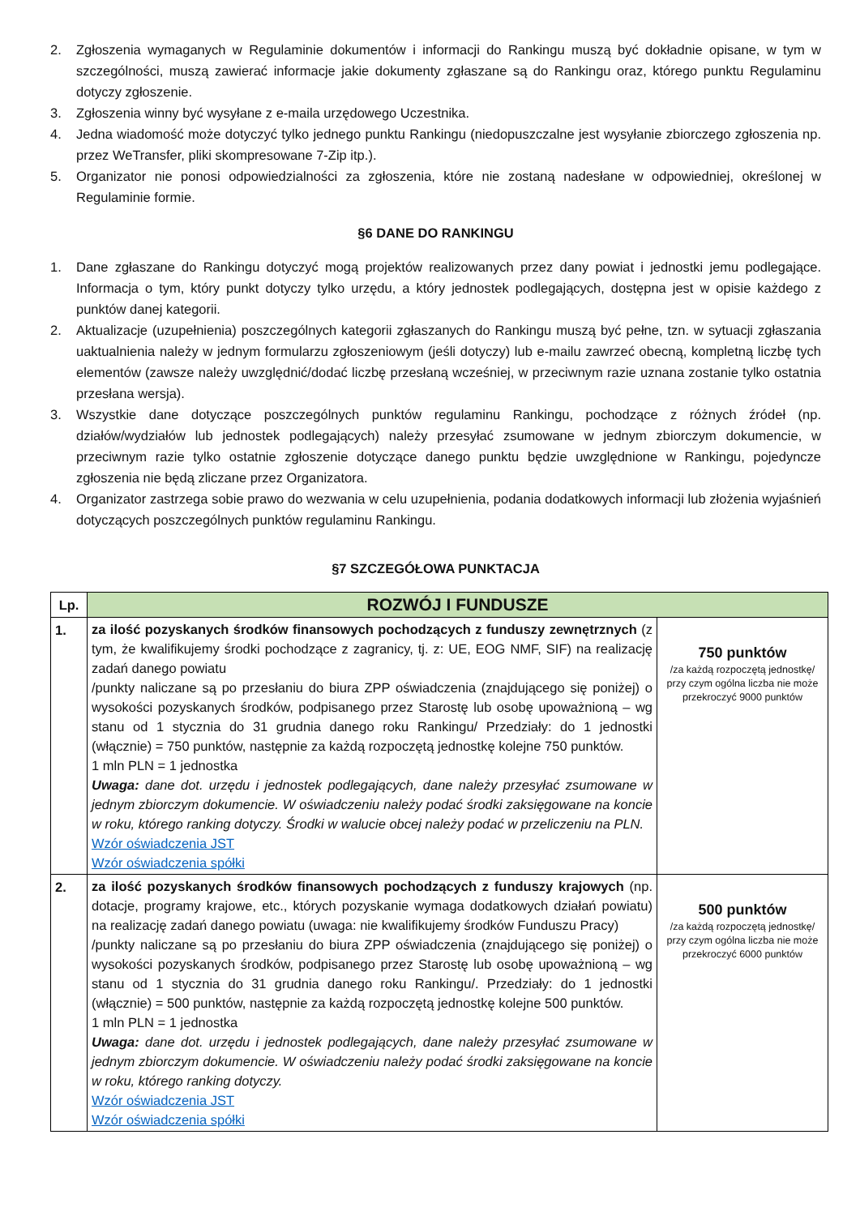2. Zgłoszenia wymaganych w Regulaminie dokumentów i informacji do Rankingu muszą być dokładnie opisane, w tym w szczególności, muszą zawierać informacje jakie dokumenty zgłaszane są do Rankingu oraz, którego punktu Regulaminu dotyczy zgłoszenie.
3. Zgłoszenia winny być wysyłane z e-maila urzędowego Uczestnika.
4. Jedna wiadomość może dotyczyć tylko jednego punktu Rankingu (niedopuszczalne jest wysyłanie zbiorczego zgłoszenia np. przez WeTransfer, pliki skompresowane 7-Zip itp.).
5. Organizator nie ponosi odpowiedzialności za zgłoszenia, które nie zostaną nadesłane w odpowiedniej, określonej w Regulaminie formie.
§6 DANE DO RANKINGU
1. Dane zgłaszane do Rankingu dotyczyć mogą projektów realizowanych przez dany powiat i jednostki jemu podlegające. Informacja o tym, który punkt dotyczy tylko urzędu, a który jednostek podlegających, dostępna jest w opisie każdego z punktów danej kategorii.
2. Aktualizacje (uzupełnienia) poszczególnych kategorii zgłaszanych do Rankingu muszą być pełne, tzn. w sytuacji zgłaszania uaktualnienia należy w jednym formularzu zgłoszeniowym (jeśli dotyczy) lub e-mailu zawrzeć obecną, kompletną liczbę tych elementów (zawsze należy uwzględnić/dodać liczbę przesłaną wcześniej, w przeciwnym razie uznana zostanie tylko ostatnia przesłana wersja).
3. Wszystkie dane dotyczące poszczególnych punktów regulaminu Rankingu, pochodzące z różnych źródeł (np. działów/wydziałów lub jednostek podlegających) należy przesyłać zsumowane w jednym zbiorczym dokumencie, w przeciwnym razie tylko ostatnie zgłoszenie dotyczące danego punktu będzie uwzględnione w Rankingu, pojedyncze zgłoszenia nie będą zliczane przez Organizatora.
4. Organizator zastrzega sobie prawo do wezwania w celu uzupełnienia, podania dodatkowych informacji lub złożenia wyjaśnień dotyczących poszczególnych punktów regulaminu Rankingu.
§7 SZCZEGÓŁOWA PUNKTACJA
| Lp. | ROZWÓJ I FUNDUSZE | |
| --- | --- | --- |
| 1. | za ilość pozyskanych środków finansowych pochodzących z funduszy zewnętrznych (z tym, że kwalifikujemy środki pochodzące z zagranicy, tj. z: UE, EOG NMF, SIF) na realizację zadań danego powiatu /punkty naliczane są po przesłaniu do biura ZPP oświadczenia (znajdującego się poniżej) o wysokości pozyskanych środków, podpisanego przez Starostę lub osobę upoważnioną – wg stanu od 1 stycznia do 31 grudnia danego roku Rankingu/ Przedziały: do 1 jednostki (włącznie) = 750 punktów, następnie za każdą rozpoczętą jednostkę kolejne 750 punktów. 1 mln PLN = 1 jednostka Uwaga: dane dot. urzędu i jednostek podlegających, dane należy przesyłać zsumowane w jednym zbiorczym dokumencie. W oświadczeniu należy podać środki zaksięgowane na koncie w roku, którego ranking dotyczy. Środki w walucie obcej należy podać w przeliczeniu na PLN. Wzór oświadczenia JST Wzór oświadczenia spółki | 750 punktów /za każdą rozpoczętą jednostkę/ przy czym ogólna liczba nie może przekroczyć 9000 punktów |
| 2. | za ilość pozyskanych środków finansowych pochodzących z funduszy krajowych (np. dotacje, programy krajowe, etc., których pozyskanie wymaga dodatkowych działań powiatu) na realizację zadań danego powiatu (uwaga: nie kwalifikujemy środków Funduszu Pracy) /punkty naliczane są po przesłaniu do biura ZPP oświadczenia (znajdującego się poniżej) o wysokości pozyskanych środków, podpisanego przez Starostę lub osobę upoważnioną – wg stanu od 1 stycznia do 31 grudnia danego roku Rankingu/. Przedziały: do 1 jednostki (włącznie) = 500 punktów, następnie za każdą rozpoczętą jednostkę kolejne 500 punktów. 1 mln PLN = 1 jednostka Uwaga: dane dot. urzędu i jednostek podlegających, dane należy przesyłać zsumowane w jednym zbiorczym dokumencie. W oświadczeniu należy podać środki zaksięgowane na koncie w roku, którego ranking dotyczy. Wzór oświadczenia JST Wzór oświadczenia spółki | 500 punktów /za każdą rozpoczętą jednostkę/ przy czym ogólna liczba nie może przekroczyć 6000 punktów |